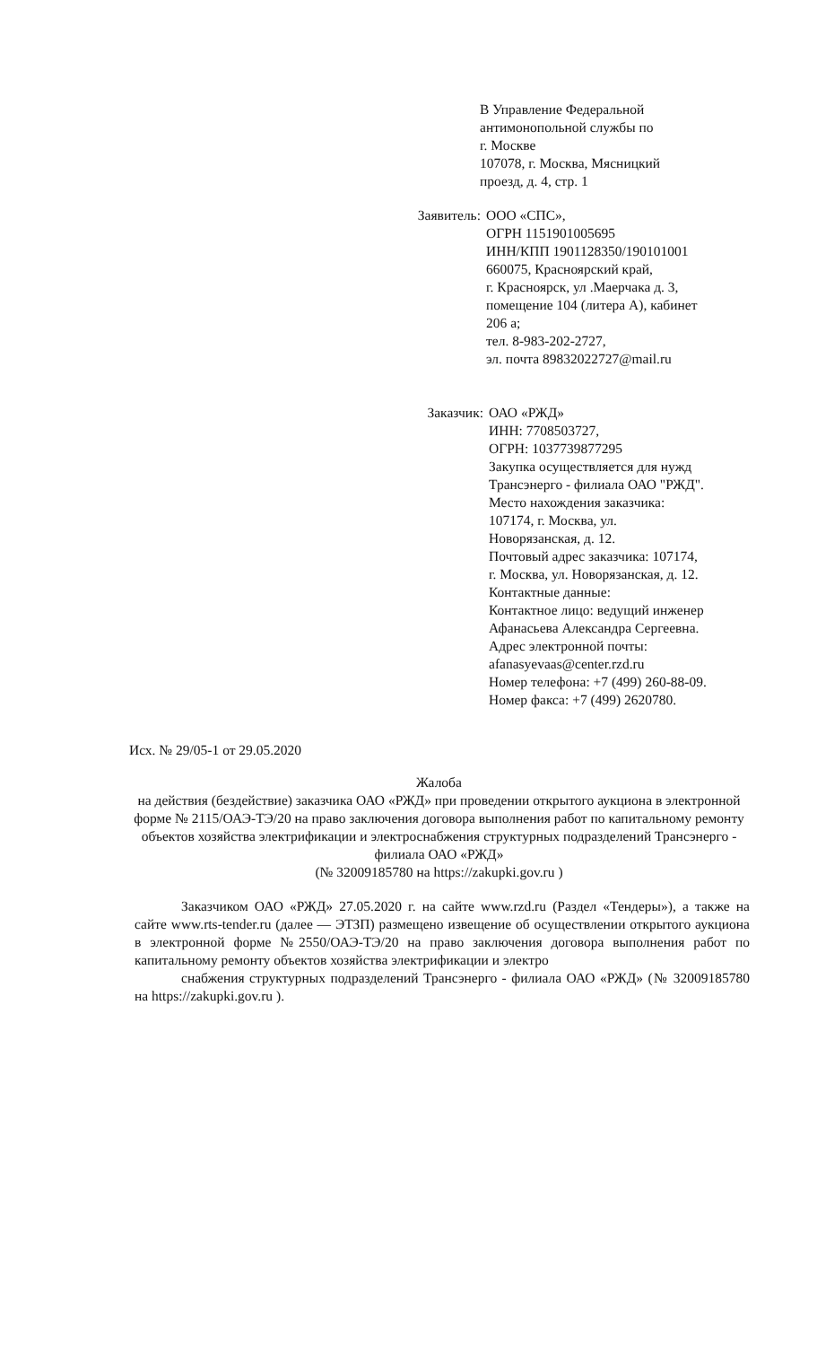В Управление Федеральной
антимонопольной службы по
г. Москве
107078, г. Москва, Мясницкий
проезд, д. 4, стр. 1
Заявитель:
ООО «СПС»,
ОГРН 1151901005695
ИНН/КПП 1901128350/190101001
660075, Красноярский край,
г. Красноярск, ул .Маерчака д. 3,
помещение 104 (литера А), кабинет
206 а;
тел. 8-983-202-2727,
эл. почта 89832022727@mail.ru
Заказчик:
ОАО «РЖД»
ИНН: 7708503727,
ОГРН: 1037739877295
Закупка осуществляется для нужд
Трансэнерго - филиала ОАО "РЖД".
Место нахождения заказчика:
107174, г. Москва, ул.
Новорязанская, д. 12.
Почтовый адрес заказчика: 107174,
г. Москва, ул. Новорязанская, д. 12.
Контактные данные:
Контактное лицо: ведущий инженер
Афанасьева Александра Сергеевна.
Адрес электронной почты:
afanasyevaas@center.rzd.ru
Номер телефона: +7 (499) 260-88-09.
Номер факса: +7 (499) 2620780.
Исх. № 29/05-1 от 29.05.2020
Жалоба
на действия (бездействие) заказчика ОАО «РЖД» при проведении открытого аукциона в электронной форме № 2115/ОАЭ-ТЭ/20 на право заключения договора выполнения работ по капитальному ремонту объектов хозяйства электрификации и электроснабжения структурных подразделений Трансэнерго - филиала ОАО «РЖД»
(№ 32009185780 на https://zakupki.gov.ru )
Заказчиком ОАО «РЖД» 27.05.2020 г. на сайте www.rzd.ru (Раздел «Тендеры»), а также на сайте www.rts-tender.ru (далее — ЭТЗП) размещено извещение об осуществлении открытого аукциона в электронной форме №2550/ОАЭ-ТЭ/20 на право заключения договора выполнения работ по капитальному ремонту объектов хозяйства электрификации и электро
снабжения структурных подразделений Трансэнерго - филиала ОАО «РЖД» (№ 32009185780 на https://zakupki.gov.ru ).